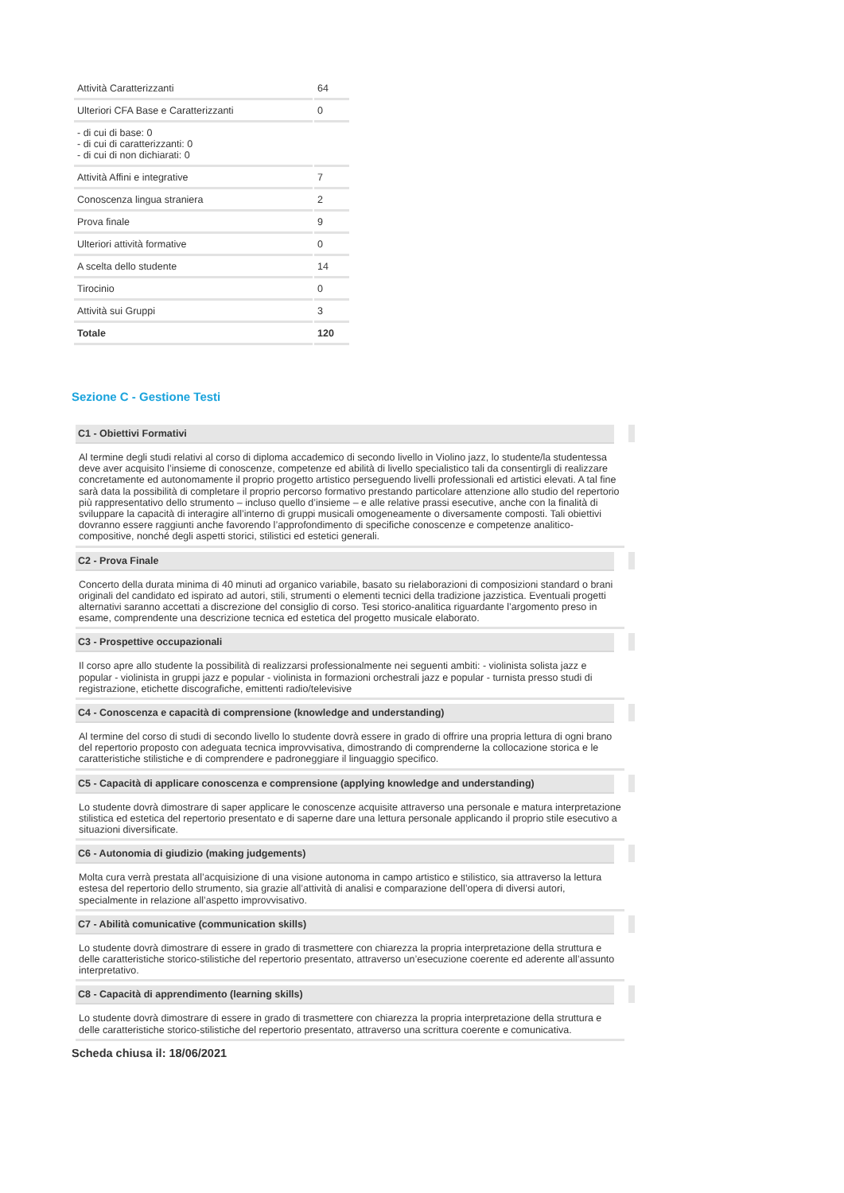| Attività Caratterizzanti | 64 |
| Ulteriori CFA Base e Caratterizzanti | 0 |
| - di cui di base: 0 - di cui di caratterizzanti: 0 - di cui di non dichiarati: 0 | |
| Attività Affini e integrative | 7 |
| Conoscenza lingua straniera | 2 |
| Prova finale | 9 |
| Ulteriori attività formative | 0 |
| A scelta dello studente | 14 |
| Tirocinio | 0 |
| Attività sui Gruppi | 3 |
| Totale | 120 |
Sezione C - Gestione Testi
C1 - Obiettivi Formativi
Al termine degli studi relativi al corso di diploma accademico di secondo livello in Violino jazz, lo studente/la studentessa deve aver acquisito l’insieme di conoscenze, competenze ed abilità di livello specialistico tali da consentirgli di realizzare concretamente ed autonomamente il proprio progetto artistico perseguendo livelli professionali ed artistici elevati. A tal fine sarà data la possibilità di completare il proprio percorso formativo prestando particolare attenzione allo studio del repertorio più rappresentativo dello strumento – incluso quello d’insieme – e alle relative prassi esecutive, anche con la finalità di sviluppare la capacità di interagire all’interno di gruppi musicali omogeneamente o diversamente composti. Tali obiettivi dovranno essere raggiunti anche favorendo l’approfondimento di specifiche conoscenze e competenze analitico-compositive, nonché degli aspetti storici, stilistici ed estetici generali.
C2 - Prova Finale
Concerto della durata minima di 40 minuti ad organico variabile, basato su rielaborazioni di composizioni standard o brani originali del candidato ed ispirato ad autori, stili, strumenti o elementi tecnici della tradizione jazzistica. Eventuali progetti alternativi saranno accettati a discrezione del consiglio di corso. Tesi storico-analitica riguardante l’argomento preso in esame, comprendente una descrizione tecnica ed estetica del progetto musicale elaborato.
C3 - Prospettive occupazionali
Il corso apre allo studente la possibilità di realizzarsi professionalmente nei seguenti ambiti: - violinista solista jazz e popular - violinista in gruppi jazz e popular - violinista in formazioni orchestrali jazz e popular - turnista presso studi di registrazione, etichette discografiche, emittenti radio/televisive
C4 - Conoscenza e capacità di comprensione (knowledge and understanding)
Al termine del corso di studi di secondo livello lo studente dovrà essere in grado di offrire una propria lettura di ogni brano del repertorio proposto con adeguata tecnica improvvisativa, dimostrando di comprenderne la collocazione storica e le caratteristiche stilistiche e di comprendere e padroneggiare il linguaggio specifico.
C5 - Capacità di applicare conoscenza e comprensione (applying knowledge and understanding)
Lo studente dovrà dimostrare di saper applicare le conoscenze acquisite attraverso una personale e matura interpretazione stilistica ed estetica del repertorio presentato e di saperne dare una lettura personale applicando il proprio stile esecutivo a situazioni diversificate.
C6 - Autonomia di giudizio (making judgements)
Molta cura verrà prestata all’acquisizione di una visione autonoma in campo artistico e stilistico, sia attraverso la lettura estesa del repertorio dello strumento, sia grazie all’attività di analisi e comparazione dell’opera di diversi autori, specialmente in relazione all’aspetto improvvisativo.
C7 - Abilità comunicative (communication skills)
Lo studente dovrà dimostrare di essere in grado di trasmettere con chiarezza la propria interpretazione della struttura e delle caratteristiche storico-stilistiche del repertorio presentato, attraverso un’esecuzione coerente ed aderente all’assunto interpretativo.
C8 - Capacità di apprendimento (learning skills)
Lo studente dovrà dimostrare di essere in grado di trasmettere con chiarezza la propria interpretazione della struttura e delle caratteristiche storico-stilistiche del repertorio presentato, attraverso una scrittura coerente e comunicativa.
Scheda chiusa il: 18/06/2021